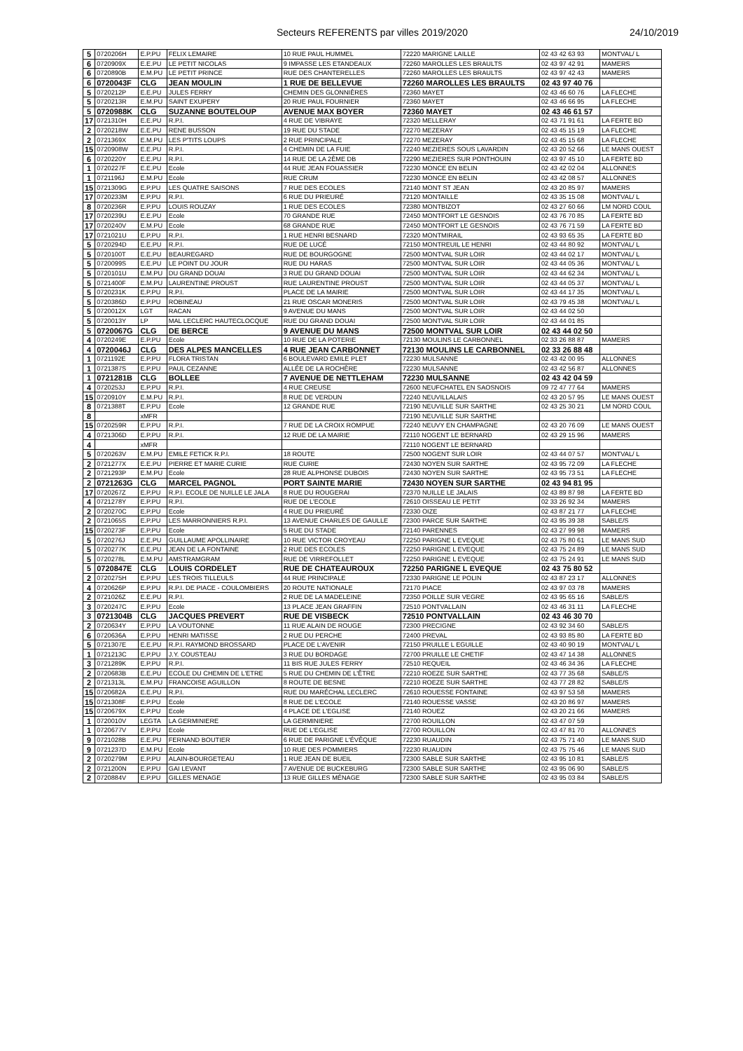Secteurs REFERENTS par villes 2019/2020 24/10/2019
| 5 | 0720206H | E.P.PU | FELIX LEMAIRE | 10 RUE PAUL HUMMEL | 72220 MARIGNE LAILLE | 02 43 42 63 93 | MONTVAL/ L |
| 6 | 0720909X | E.E.PU | LE PETIT NICOLAS | 9 IMPASSE LES ETANDEAUX | 72260 MAROLLES LES BRAULTS | 02 43 97 42 91 | MAMERS |
| 6 | 0720890B | E.M.PU | LE PETIT PRINCE | RUE DES CHANTERELLES | 72260 MAROLLES LES BRAULTS | 02 43 97 42 43 | MAMERS |
| 6 | 0720043F | CLG | JEAN MOULIN | 1 RUE DE BELLEVUE | 72260 MAROLLES LES BRAULTS | 02 43 97 40 76 | |
| 5 | 0720212P | E.E.PU | JULES FERRY | CHEMIN DES GLONNIÈRES | 72360 MAYET | 02 43 46 60 76 | LA FLECHE |
| 5 | 0720213R | E.M.PU | SAINT EXUPERY | 20 RUE PAUL FOURNIER | 72360 MAYET | 02 43 46 66 95 | LA FLECHE |
| 5 | 0720988K | CLG | SUZANNE BOUTELOUP | AVENUE MAX BOYER | 72360 MAYET | 02 43 46 61 57 | |
| 17 | 0721310H | E.E.PU | R.P.I. | 4 RUE DE VIBRAYE | 72320 MELLERAY | 02 43 71 91 61 | LA FERTE BD |
| 2 | 0720218W | E.E.PU | RENE BUSSON | 19 RUE DU STADE | 72270 MEZERAY | 02 43 45 15 19 | LA FLECHE |
| 2 | 0721369X | E.M.PU | LES P'TITS LOUPS | 2 RUE PRINCIPALE | 72270 MEZERAY | 02 43 45 15 68 | LA FLECHE |
| 15 | 0720908W | E.E.PU | R.P.I. | 4 CHEMIN DE LA FUIE | 72240 MEZIERES SOUS LAVARDIN | 02 43 20 52 66 | LE MANS OUEST |
| 6 | 0720220Y | E.E.PU | R.P.I. | 14 RUE DE LA 2ÈME DB | 72290 MEZIERES SUR PONTHOUIN | 02 43 97 45 10 | LA FERTE BD |
| 1 | 0720227F | E.E.PU | Ecole | 44 RUE JEAN FOUASSIER | 72230 MONCE EN BELIN | 02 43 42 02 04 | ALLONNES |
| 1 | 0721196J | E.M.PU | Ecole | RUE CRUM | 72230 MONCE EN BELIN | 02 43 42 08 57 | ALLONNES |
| 15 | 0721309G | E.P.PU | LES QUATRE SAISONS | 7 RUE DES ECOLES | 72140 MONT ST JEAN | 02 43 20 85 97 | MAMERS |
| 17 | 0720233M | E.P.PU | R.P.I. | 6 RUE DU PRIEURÉ | 72120 MONTAILLE | 02 43 35 15 08 | MONTVAL/ L |
| 8 | 0720236R | E.P.PU | LOUIS ROUZAY | 1 RUE DES ECOLES | 72380 MONTBIZOT | 02 43 27 60 66 | LM NORD COUL |
| 17 | 0720239U | E.E.PU | Ecole | 70 GRANDE RUE | 72450 MONTFORT LE GESNOIS | 02 43 76 70 85 | LA FERTE BD |
| 17 | 0720240V | E.M.PU | Ecole | 68 GRANDE RUE | 72450 MONTFORT LE GESNOIS | 02 43 76 71 59 | LA FERTE BD |
| 17 | 0721021U | E.P.PU | R.P.I. | 1 RUE HENRI BESNARD | 72320 MONTMIRAIL | 02 43 93 65 35 | LA FERTE BD |
| 5 | 0720294D | E.E.PU | R.P.I. | RUE DE LUCÉ | 72150 MONTREUIL LE HENRI | 02 43 44 80 92 | MONTVAL/ L |
| 5 | 0720100T | E.E.PU | BEAUREGARD | RUE DE BOURGOGNE | 72500 MONTVAL SUR LOIR | 02 43 44 02 17 | MONTVAL/ L |
| 5 | 0720099S | E.E.PU | LE POINT DU JOUR | RUE DU HARAS | 72500 MONTVAL SUR LOIR | 02 43 44 05 36 | MONTVAL/ L |
| 5 | 0720101U | E.M.PU | DU GRAND DOUAI | 3 RUE DU GRAND DOUAI | 72500 MONTVAL SUR LOIR | 02 43 44 62 34 | MONTVAL/ L |
| 5 | 0721400F | E.M.PU | LAURENTINE PROUST | RUE LAURENTINE PROUST | 72500 MONTVAL SUR LOIR | 02 43 44 05 37 | MONTVAL/ L |
| 5 | 0720231K | E.P.PU | R.P.I. | PLACE DE LA MAIRIE | 72500 MONTVAL SUR LOIR | 02 43 44 17 35 | MONTVAL/ L |
| 5 | 0720386D | E.P.PU | ROBINEAU | 21 RUE OSCAR MONERIS | 72500 MONTVAL SUR LOIR | 02 43 79 45 38 | MONTVAL/ L |
| 5 | 0720012X | LGT | RACAN | 9 AVENUE DU MANS | 72500 MONTVAL SUR LOIR | 02 43 44 02 50 | |
| 5 | 0720013Y | LP | MAL LECLERC HAUTECLOCQUE | RUE DU GRAND DOUAI | 72500 MONTVAL SUR LOIR | 02 43 44 01 85 | |
| 5 | 0720067G | CLG | DE BERCE | 9 AVENUE DU MANS | 72500 MONTVAL SUR LOIR | 02 43 44 02 50 | |
| 4 | 0720249E | E.P.PU | Ecole | 10 RUE DE LA POTERIE | 72130 MOULINS LE CARBONNEL | 02 33 26 88 87 | MAMERS |
| 4 | 0720046J | CLG | DES ALPES MANCELLES | 4 RUE JEAN CARBONNET | 72130 MOULINS LE CARBONNEL | 02 33 26 88 48 | |
| 1 | 0721192E | E.P.PU | FLORA TRISTAN | 6 BOULEVARD EMILE PLET | 72230 MULSANNE | 02 43 42 00 95 | ALLONNES |
| 1 | 0721387S | E.P.PU | PAUL CEZANNE | ALLÉE DE LA ROCHÈRE | 72230 MULSANNE | 02 43 42 56 87 | ALLONNES |
| 1 | 0721281B | CLG | BOLLEE | 7 AVENUE DE NETTLEHAM | 72230 MULSANNE | 02 43 42 04 59 | |
| 4 | 0720253J | E.P.PU | R.P.I. | 4 RUE CREUSE | 72600 NEUFCHATEL EN SAOSNOIS | 09 72 47 77 64 | MAMERS |
| 15 | 0720910Y | E.M.PU | R.P.I. | 8 RUE DE VERDUN | 72240 NEUVILLALAIS | 02 43 20 57 95 | LE MANS OUEST |
| 8 | 0721388T | E.P.PU | Ecole | 12 GRANDE RUE | 72190 NEUVILLE SUR SARTHE | 02 43 25 30 21 | LM NORD COUL |
| 8 | | xMFR | | | 72190 NEUVILLE SUR SARTHE | | |
| 15 | 0720259R | E.P.PU | R.P.I. | 7 RUE DE LA CROIX ROMPUE | 72240 NEUVY EN CHAMPAGNE | 02 43 20 76 09 | LE MANS OUEST |
| 4 | 0721306D | E.P.PU | R.P.I. | 12 RUE DE LA MAIRIE | 72110 NOGENT LE BERNARD | 02 43 29 15 96 | MAMERS |
| 4 | | xMFR | | | 72110 NOGENT LE BERNARD | | |
| 5 | 0720263V | E.M.PU | EMILE FETICK R.P.I. | 18 ROUTE | 72500 NOGENT SUR LOIR | 02 43 44 07 57 | MONTVAL/ L |
| 2 | 0721277X | E.E.PU | PIERRE ET MARIE CURIE | RUE CURIE | 72430 NOYEN SUR SARTHE | 02 43 95 72 09 | LA FLECHE |
| 2 | 0721293P | E.M.PU | Ecole | 28 RUE ALPHONSE DUBOIS | 72430 NOYEN SUR SARTHE | 02 43 95 73 51 | LA FLECHE |
| 2 | 0721263G | CLG | MARCEL PAGNOL | PORT SAINTE MARIE | 72430 NOYEN SUR SARTHE | 02 43 94 81 95 | |
| 17 | 0720267Z | E.P.PU | R.P.I. ECOLE DE NUILLE LE JALA | 8 RUE DU ROUGERAI | 72370 NUILLE LE JALAIS | 02 43 89 87 98 | LA FERTE BD |
| 4 | 0721278Y | E.P.PU | R.P.I. | RUE DE L'ECOLE | 72610 OISSEAU LE PETIT | 02 33 26 92 34 | MAMERS |
| 2 | 0720270C | E.P.PU | Ecole | 4 RUE DU PRIEURÉ | 72330 OIZE | 02 43 87 21 77 | LA FLECHE |
| 2 | 0721065S | E.P.PU | LES MARRONNIERS R.P.I. | 13 AVENUE CHARLES DE GAULLE | 72300 PARCE SUR SARTHE | 02 43 95 39 38 | SABLE/S |
| 15 | 0720273F | E.P.PU | Ecole | 5 RUE DU STADE | 72140 PARENNES | 02 43 27 99 98 | MAMERS |
| 5 | 0720276J | E.E.PU | GUILLAUME APOLLINAIRE | 10 RUE VICTOR CROYEAU | 72250 PARIGNE L EVEQUE | 02 43 75 80 61 | LE MANS SUD |
| 5 | 0720277K | E.E.PU | JEAN DE LA FONTAINE | 2 RUE DES ECOLES | 72250 PARIGNE L EVEQUE | 02 43 75 24 89 | LE MANS SUD |
| 5 | 0720278L | E.M.PU | AMSTRAMGRAM | RUE DE VIRREFOLLET | 72250 PARIGNE L EVEQUE | 02 43 75 24 91 | LE MANS SUD |
| 5 | 0720847E | CLG | LOUIS CORDELET | RUE DE CHATEAUROUX | 72250 PARIGNE L EVEQUE | 02 43 75 80 52 | |
| 2 | 0720275H | E.P.PU | LES TROIS TILLEULS | 44 RUE PRINCIPALE | 72330 PARIGNE LE POLIN | 02 43 87 23 17 | ALLONNES |
| 4 | 0720626P | E.P.PU | R.P.I. DE PIACE - COULOMBIERS | 20 ROUTE NATIONALE | 72170 PIACE | 02 43 97 03 78 | MAMERS |
| 2 | 0721026Z | E.E.PU | R.P.I. | 2 RUE DE LA MADELEINE | 72350 POILLE SUR VEGRE | 02 43 95 65 16 | SABLE/S |
| 3 | 0720247C | E.P.PU | Ecole | 13 PLACE JEAN GRAFFIN | 72510 PONTVALLAIN | 02 43 46 31 11 | LA FLECHE |
| 3 | 0721304B | CLG | JACQUES PREVERT | RUE DE VISBECK | 72510 PONTVALLAIN | 02 43 46 30 70 | |
| 2 | 0720634Y | E.P.PU | LA VOUTONNE | 11 RUE ALAIN DE ROUGE | 72300 PRECIGNE | 02 43 92 34 60 | SABLE/S |
| 6 | 0720636A | E.P.PU | HENRI MATISSE | 2 RUE DU PERCHE | 72400 PREVAL | 02 43 93 85 80 | LA FERTE BD |
| 5 | 0721307E | E.E.PU | R.P.I. RAYMOND BROSSARD | PLACE DE L'AVENIR | 72150 PRUILLE L EGUILLE | 02 43 40 90 19 | MONTVAL/ L |
| 1 | 0721213C | E.P.PU | J.Y. COUSTEAU | 3 RUE DU BORDAGE | 72700 PRUILLE LE CHETIF | 02 43 47 14 38 | ALLONNES |
| 3 | 0721289K | E.P.PU | R.P.I. | 11 BIS RUE JULES FERRY | 72510 REQUEIL | 02 43 46 34 36 | LA FLECHE |
| 2 | 0720683B | E.E.PU | ECOLE DU CHEMIN DE L'ETRE | 5 RUE DU CHEMIN DE L'ÊTRE | 72210 ROEZE SUR SARTHE | 02 43 77 35 68 | SABLE/S |
| 2 | 0721313L | E.M.PU | FRANCOISE AGUILLON | 8 ROUTE DE BESNE | 72210 ROEZE SUR SARTHE | 02 43 77 28 82 | SABLE/S |
| 15 | 0720682A | E.E.PU | R.P.I. | RUE DU MARÉCHAL LECLERC | 72610 ROUESSE FONTAINE | 02 43 97 53 58 | MAMERS |
| 15 | 0721308F | E.P.PU | Ecole | 8 RUE DE L'ECOLE | 72140 ROUESSE VASSE | 02 43 20 86 97 | MAMERS |
| 15 | 0720679X | E.P.PU | Ecole | 4 PLACE DE L'EGLISE | 72140 ROUEZ | 02 43 20 21 66 | MAMERS |
| 1 | 0720010V | LEGTA | LA GERMINIERE | LA GERMINIERE | 72700 ROUILLON | 02 43 47 07 59 | |
| 1 | 0720677V | E.P.PU | Ecole | RUE DE L'EGLISE | 72700 ROUILLON | 02 43 47 81 70 | ALLONNES |
| 9 | 0721028B | E.E.PU | FERNAND BOUTIER | 6 RUE DE PARIGNE L'ÉVÊQUE | 72230 RUAUDIN | 02 43 75 71 40 | LE MANS SUD |
| 9 | 0721237D | E.M.PU | Ecole | 10 RUE DES POMMIERS | 72230 RUAUDIN | 02 43 75 75 46 | LE MANS SUD |
| 2 | 0720279M | E.P.PU | ALAIN-BOURGETEAU | 1 RUE JEAN DE BUEIL | 72300 SABLE SUR SARTHE | 02 43 95 10 81 | SABLE/S |
| 2 | 0721200N | E.P.PU | GAI LEVANT | 7 AVENUE DE BUCKEBURG | 72300 SABLE SUR SARTHE | 02 43 95 06 90 | SABLE/S |
| 2 | 0720884V | E.P.PU | GILLES MENAGE | 13 RUE GILLES MÉNAGE | 72300 SABLE SUR SARTHE | 02 43 95 03 84 | SABLE/S |